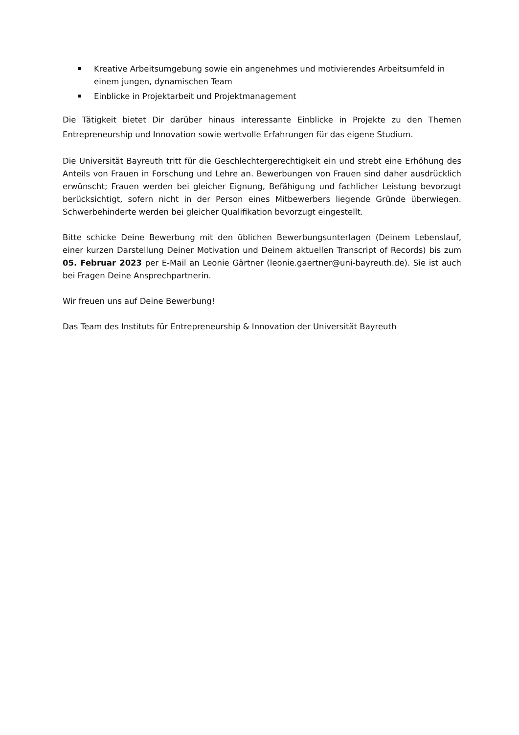Kreative Arbeitsumgebung sowie ein angenehmes und motivierendes Arbeitsumfeld in einem jungen, dynamischen Team
Einblicke in Projektarbeit und Projektmanagement
Die Tätigkeit bietet Dir darüber hinaus interessante Einblicke in Projekte zu den Themen Entrepreneurship und Innovation sowie wertvolle Erfahrungen für das eigene Studium.
Die Universität Bayreuth tritt für die Geschlechtergerechtigkeit ein und strebt eine Erhöhung des Anteils von Frauen in Forschung und Lehre an. Bewerbungen von Frauen sind daher ausdrücklich erwünscht; Frauen werden bei gleicher Eignung, Befähigung und fachlicher Leistung bevorzugt berücksichtigt, sofern nicht in der Person eines Mitbewerbers liegende Gründe überwiegen. Schwerbehinderte werden bei gleicher Qualifikation bevorzugt eingestellt.
Bitte schicke Deine Bewerbung mit den üblichen Bewerbungsunterlagen (Deinem Lebenslauf, einer kurzen Darstellung Deiner Motivation und Deinem aktuellen Transcript of Records) bis zum 05. Februar 2023 per E-Mail an Leonie Gärtner (leonie.gaertner@uni-bayreuth.de). Sie ist auch bei Fragen Deine Ansprechpartnerin.
Wir freuen uns auf Deine Bewerbung!
Das Team des Instituts für Entrepreneurship & Innovation der Universität Bayreuth